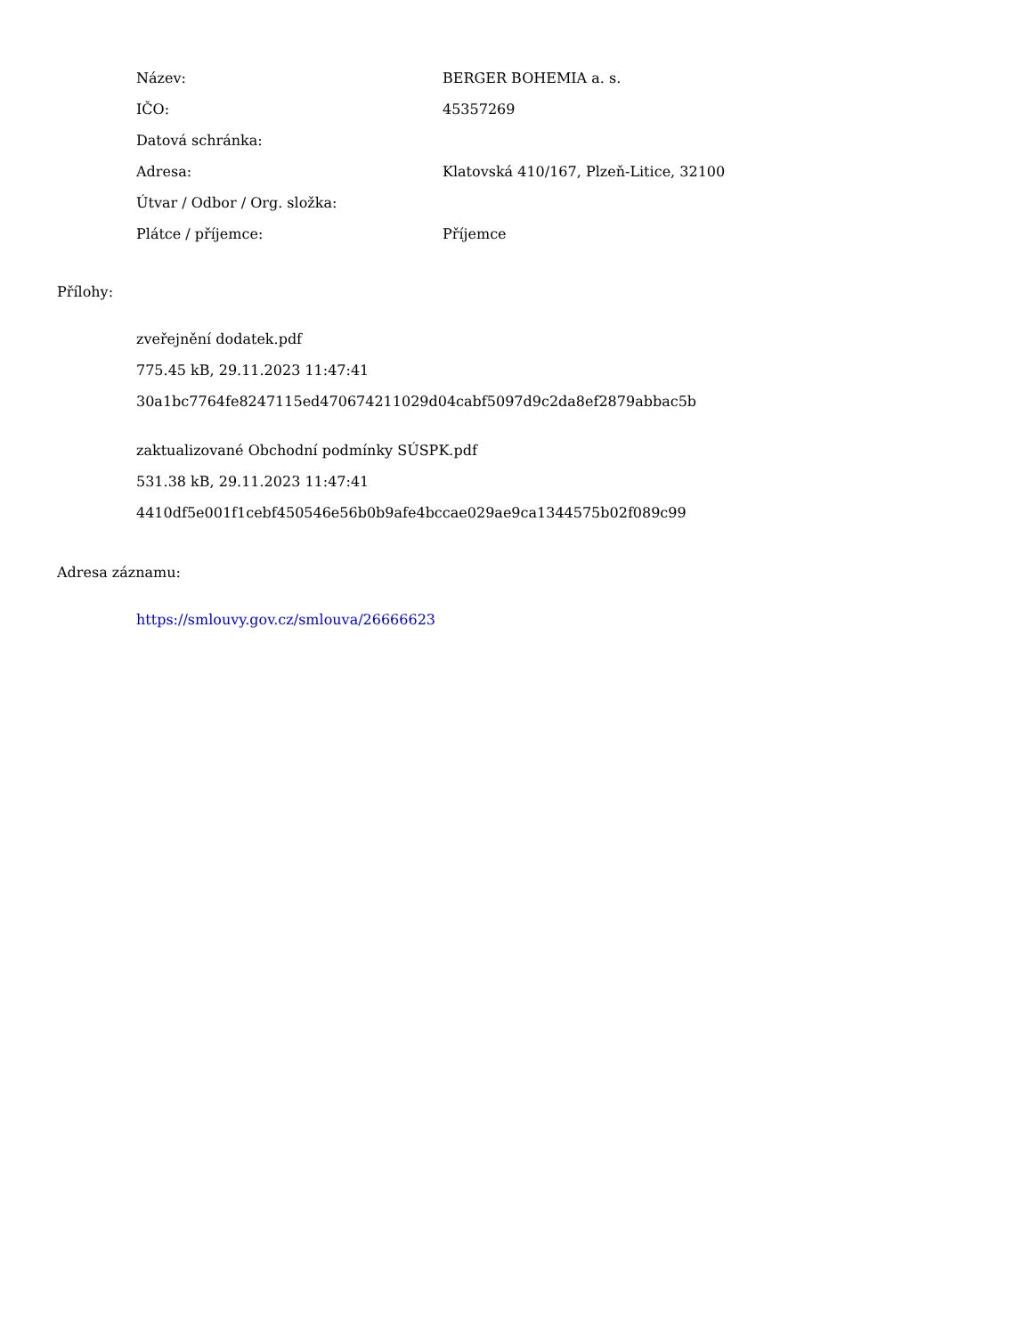| Název: | BERGER BOHEMIA a. s. |
| IČO: | 45357269 |
| Datová schránka: | |
| Adresa: | Klatovská 410/167, Plzeň-Litice, 32100 |
| Útvar / Odbor / Org. složka: | |
| Plátce / příjemce: | Příjemce |
Přílohy:
zveřejnění dodatek.pdf
775.45 kB, 29.11.2023 11:47:41
30a1bc7764fe8247115ed470674211029d04cabf5097d9c2da8ef2879abbac5b
zaktualizované Obchodní podmínky SÚSPK.pdf
531.38 kB, 29.11.2023 11:47:41
4410df5e001f1cebf450546e56b0b9afe4bccae029ae9ca1344575b02f089c99
Adresa záznamu:
https://smlouvy.gov.cz/smlouva/26666623